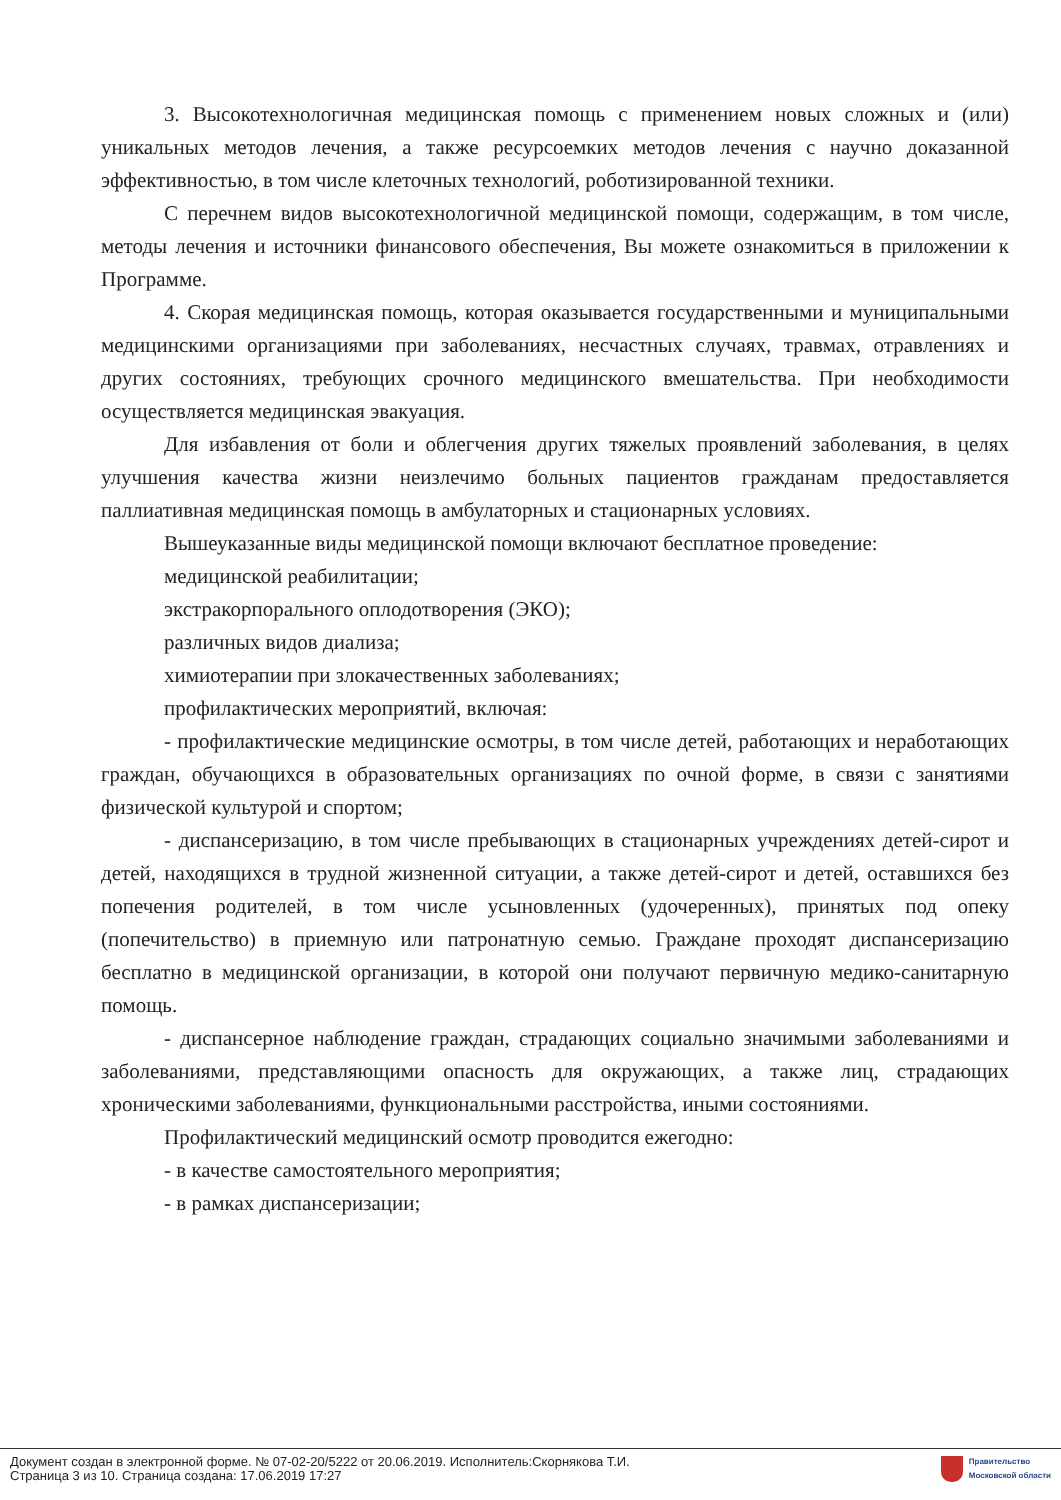3. Высокотехнологичная медицинская помощь с применением новых сложных и (или) уникальных методов лечения, а также ресурсоемких методов лечения с научно доказанной эффективностью, в том числе клеточных технологий, роботизированной техники.
С перечнем видов высокотехнологичной медицинской помощи, содержащим, в том числе, методы лечения и источники финансового обеспечения, Вы можете ознакомиться в приложении к Программе.
4. Скорая медицинская помощь, которая оказывается государственными и муниципальными медицинскими организациями при заболеваниях, несчастных случаях, травмах, отравлениях и других состояниях, требующих срочного медицинского вмешательства. При необходимости осуществляется медицинская эвакуация.
Для избавления от боли и облегчения других тяжелых проявлений заболевания, в целях улучшения качества жизни неизлечимо больных пациентов гражданам предоставляется паллиативная медицинская помощь в амбулаторных и стационарных условиях.
Вышеуказанные виды медицинской помощи включают бесплатное проведение:
медицинской реабилитации;
экстракорпорального оплодотворения (ЭКО);
различных видов диализа;
химиотерапии при злокачественных заболеваниях;
профилактических мероприятий, включая:
- профилактические медицинские осмотры, в том числе детей, работающих и неработающих граждан, обучающихся в образовательных организациях по очной форме, в связи с занятиями физической культурой и спортом;
- диспансеризацию, в том числе пребывающих в стационарных учреждениях детей-сирот и детей, находящихся в трудной жизненной ситуации, а также детей-сирот и детей, оставшихся без попечения родителей, в том числе усыновленных (удочеренных), принятых под опеку (попечительство) в приемную или патронатную семью. Граждане проходят диспансеризацию бесплатно в медицинской организации, в которой они получают первичную медико-санитарную помощь.
- диспансерное наблюдение граждан, страдающих социально значимыми заболеваниями и заболеваниями, представляющими опасность для окружающих, а также лиц, страдающих хроническими заболеваниями, функциональными расстройства, иными состояниями.
Профилактический медицинский осмотр проводится ежегодно:
- в качестве самостоятельного мероприятия;
- в рамках диспансеризации;
Документ создан в электронной форме. № 07-02-20/5222 от 20.06.2019. Исполнитель:Скорнякова Т.И.
Страница 3 из 10. Страница создана: 17.06.2019 17:27
Правительство
Московской области